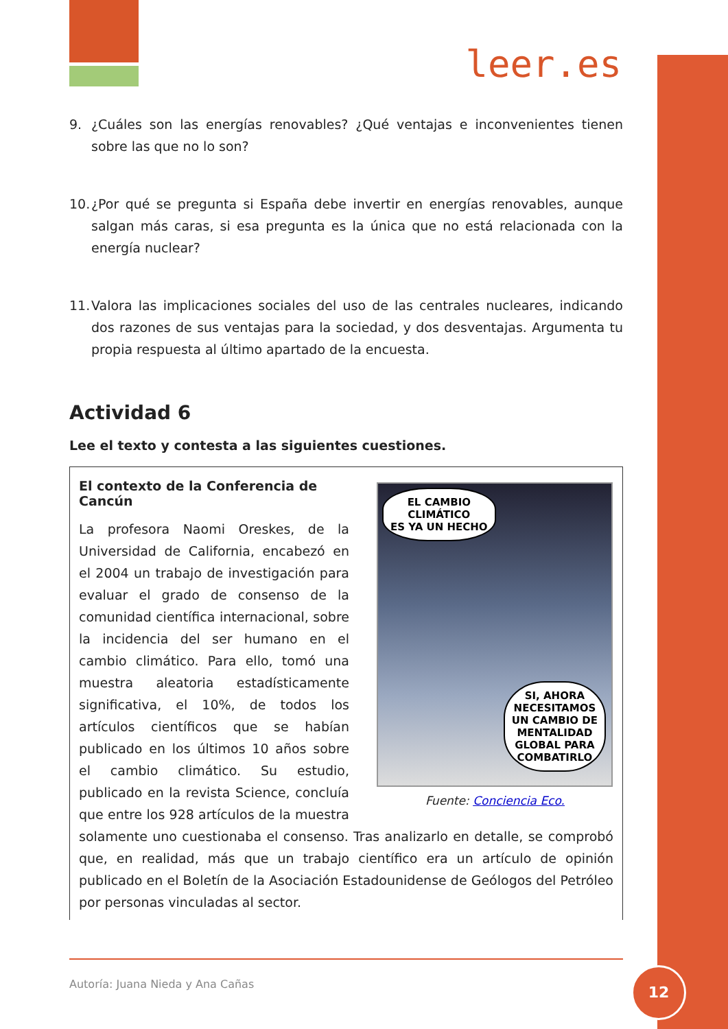leer.es
9. ¿Cuáles son las energías renovables? ¿Qué ventajas e inconvenientes tienen sobre las que no lo son?
10. ¿Por qué se pregunta si España debe invertir en energías renovables, aunque salgan más caras, si esa pregunta es la única que no está relacionada con la energía nuclear?
11. Valora las implicaciones sociales del uso de las centrales nucleares, indicando dos razones de sus ventajas para la sociedad, y dos desventajas. Argumenta tu propia respuesta al último apartado de la encuesta.
Actividad 6
Lee el texto y contesta a las siguientes cuestiones.
EL CAMBIO
CLIMÁTICO
ES YA UN HECHO
SI, AHORA
NECESITAMOS
UN CAMBIO DE
MENTALIDAD
GLOBAL PARA
COMBATIRLO
Fuente: Conciencia Eco.
El contexto de la Conferencia de Cancún
La profesora Naomi Oreskes, de la Universidad de California, encabezó en el 2004 un trabajo de investigación para evaluar el grado de consenso de la comunidad científica internacional, sobre la incidencia del ser humano en el cambio climático. Para ello, tomó una muestra aleatoria estadísticamente significativa, el 10%, de todos los artículos científicos que se habían publicado en los últimos 10 años sobre el cambio climático. Su estudio, publicado en la revista Science, concluía que entre los 928 artículos de la muestra solamente uno cuestionaba el consenso. Tras analizarlo en detalle, se comprobó que, en realidad, más que un trabajo científico era un artículo de opinión publicado en el Boletín de la Asociación Estadounidense de Geólogos del Petróleo por personas vinculadas al sector.
Autoría: Juana Nieda y Ana Cañas
12